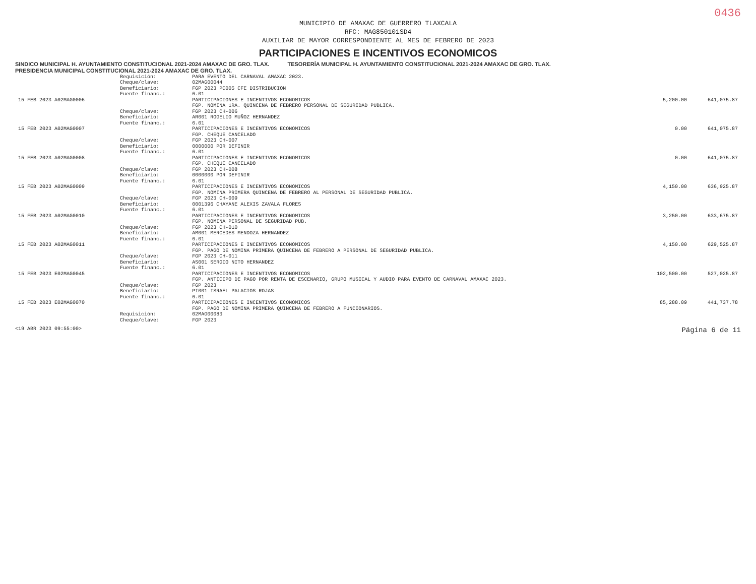0436
MUNICIPIO DE AMAXAC DE GUERRERO TLAXCALA
RFC: MAG850101SD4
AUXILIAR DE MAYOR CORRESPONDIENTE AL MES DE FEBRERO DE 2023
PARTICIPACIONES E INCENTIVOS ECONOMICOS
SINDICO MUNICIPAL H. AYUNTAMIENTO CONSTITUCIONAL 2021-2024 AMAXAC DE GRO. TLAX. TESORERÍA MUNICIPAL H. AYUNTAMIENTO CONSTITUCIONAL 2021-2024 AMAXAC DE GRO. TLAX. PRESIDENCIA MUNICIPAL CONSTITUCIONAL 2021-2024 AMAXAC DE GRO. TLAX.
| | Requisición: | PARA EVENTO DEL CARNAVAL AMAXAC 2023. | | |
| | Cheque/clave: | 02MAG00044 | | |
| | Beneficiario: | FGP 2023 PC005 CFE DISTRIBUCION | | |
| | Fuente financ.: | 6.01 | | |
| 15 FEB 2023 A02MAG0006 | | PARTICIPACIONES E INCENTIVOS ECONOMICOS FGP. NOMINA 1RA. QUINCENA DE FEBRERO PERSONAL DE SEGURIDAD PUBLICA. | 5,200.00 | 641,075.87 |
| | Cheque/clave: | FGP 2023 CH-006 | | |
| | Beneficiario: | AR001 ROGELIO MUÑOZ HERNANDEZ | | |
| | Fuente financ.: | 6.01 | | |
| 15 FEB 2023 A02MAG0007 | | PARTICIPACIONES E INCENTIVOS ECONOMICOS FGP. CHEQUE CANCELADO | 0.00 | 641,075.87 |
| | Cheque/clave: | FGP 2023 CH-007 | | |
| | Beneficiario: | 0000000 POR DEFINIR | | |
| | Fuente financ.: | 6.01 | | |
| 15 FEB 2023 A02MAG0008 | | PARTICIPACIONES E INCENTIVOS ECONOMICOS FGP. CHEQUE CANCELADO | 0.00 | 641,075.87 |
| | Cheque/clave: | FGP 2023 CH-008 | | |
| | Beneficiario: | 0000000 POR DEFINIR | | |
| | Fuente financ.: | 6.01 | | |
| 15 FEB 2023 A02MAG0009 | | PARTICIPACIONES E INCENTIVOS ECONOMICOS FGP. NOMINA PRIMERA QUINCENA DE FEBRERO AL PERSONAL DE SEGURIDAD PUBLICA. | 4,150.00 | 636,925.87 |
| | Cheque/clave: | FGP 2023 CH-009 | | |
| | Beneficiario: | 0001396 CHAYANE ALEXIS ZAVALA FLORES | | |
| | Fuente financ.: | 6.01 | | |
| 15 FEB 2023 A02MAG0010 | | PARTICIPACIONES E INCENTIVOS ECONOMICOS FGP. NOMINA PERSONAL DE SEGURIDAD PUB. | 3,250.00 | 633,675.87 |
| | Cheque/clave: | FGP 2023 CH-010 | | |
| | Beneficiario: | AM001 MERCEDES MENDOZA HERNANDEZ | | |
| | Fuente financ.: | 6.01 | | |
| 15 FEB 2023 A02MAG0011 | | PARTICIPACIONES E INCENTIVOS ECONOMICOS FGP. PAGO DE NOMINA PRIMERA QUINCENA DE FEBRERO A PERSONAL DE SEGURIDAD PUBLICA. | 4,150.00 | 629,525.87 |
| | Cheque/clave: | FGP 2023 CH-011 | | |
| | Beneficiario: | AS001 SERGIO NITO HERNANDEZ | | |
| | Fuente financ.: | 6.01 | | |
| 15 FEB 2023 E02MAG0045 | | PARTICIPACIONES E INCENTIVOS ECONOMICOS FGP. ANTICIPO DE PAGO POR RENTA DE ESCENARIO, GRUPO MUSICAL Y AUDIO PARA EVENTO DE CARNAVAL AMAXAC 2023. | 102,500.00 | 527,025.87 |
| | Cheque/clave: | FGP 2023 | | |
| | Beneficiario: | PI001 ISRAEL PALACIOS ROJAS | | |
| | Fuente financ.: | 6.01 | | |
| 15 FEB 2023 E02MAG0070 | | PARTICIPACIONES E INCENTIVOS ECONOMICOS FGP. PAGO DE NOMINA PRIMERA QUINCENA DE FEBRERO A FUNCIONARIOS. | 85,288.09 | 441,737.78 |
| | Requisición: | 02MAG00083 | | |
| | Cheque/clave: | FGP 2023 | | |
<19 ABR 2023 09:55:00> Página 6 de 11